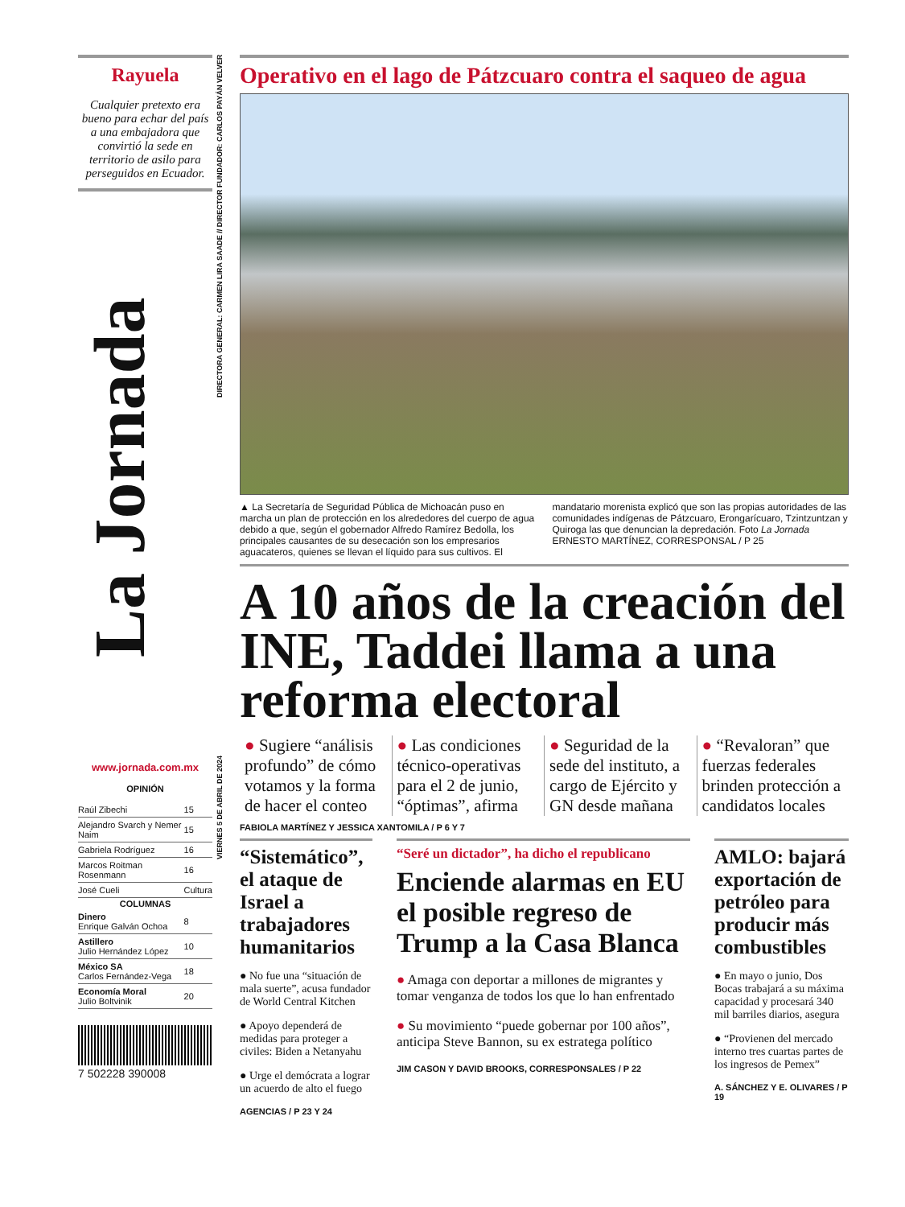Rayuela
Cualquier pretexto era bueno para echar del país a una embajadora que convirtió la sede en territorio de asilo para perseguidos en Ecuador.
La Jornada
www.jornada.com.mx
OPINIÓN
| Raúl Zibechi | 15 |
| Alejandro Svarch y Nemer Naim | 15 |
| Gabriela Rodríguez | 16 |
| Marcos Roitman Rosenmann | 16 |
| José Cueli | Cultura |
| COLUMNAS | |
| Dinero Enrique Galván Ochoa | 8 |
| Astillero Julio Hernández López | 10 |
| México SA Carlos Fernández-Vega | 18 |
| Economía Moral Julio Boltvinik | 20 |
7 502228 390008
VIERNES 5 DE ABRIL DE 2024 DIRECTORA GENERAL: CARMEN LIRA SAADE // DIRECTOR FUNDADOR: CARLOS PAYÁN VELVER
Operativo en el lago de Pátzcuaro contra el saqueo de agua
▲ La Secretaría de Seguridad Pública de Michoacán puso en marcha un plan de protección en los alrededores del cuerpo de agua debido a que, según el gobernador Alfredo Ramírez Bedolla, los principales causantes de su desecación son los empresarios aguacateros, quienes se llevan el líquido para sus cultivos. El mandatario morenista explicó que son las propias autoridades de las comunidades indígenas de Pátzcuaro, Erongarícuaro, Tzintzuntzan y Quiroga las que denuncian la depredación. Foto La Jornada ERNESTO MARTÍNEZ, CORRESPONSAL / P 25
A 10 años de la creación del INE, Taddei llama a una reforma electoral
● Sugiere “análisis profundo” de cómo votamos y la forma de hacer el conteo
● Las condiciones técnico-operativas para el 2 de junio, “óptimas”, afirma
● Seguridad de la sede del instituto, a cargo de Ejército y GN desde mañana
● “Revaloran” que fuerzas federales brinden protección a candidatos locales
FABIOLA MARTÍNEZ Y JESSICA XANTOMILA / P 6 Y 7
“Sistemático”, el ataque de Israel a trabajadores humanitarios
● No fue una “situación de mala suerte”, acusa fundador de World Central Kitchen
● Apoyo dependerá de medidas para proteger a civiles: Biden a Netanyahu
● Urge el demócrata a lograr un acuerdo de alto el fuego
AGENCIAS / P 23 Y 24
“Seré un dictador”, ha dicho el republicano
Enciende alarmas en EU el posible regreso de Trump a la Casa Blanca
● Amaga con deportar a millones de migrantes y tomar venganza de todos los que lo han enfrentado
● Su movimiento “puede gobernar por 100 años”, anticipa Steve Bannon, su ex estratega político
JIM CASON Y DAVID BROOKS, CORRESPONSALES / P 22
AMLO: bajará exportación de petróleo para producir más combustibles
● En mayo o junio, Dos Bocas trabajará a su máxima capacidad y procesará 340 mil barriles diarios, asegura
● “Provienen del mercado interno tres cuartas partes de los ingresos de Pemex”
A. SÁNCHEZ Y E. OLIVARES / P 19